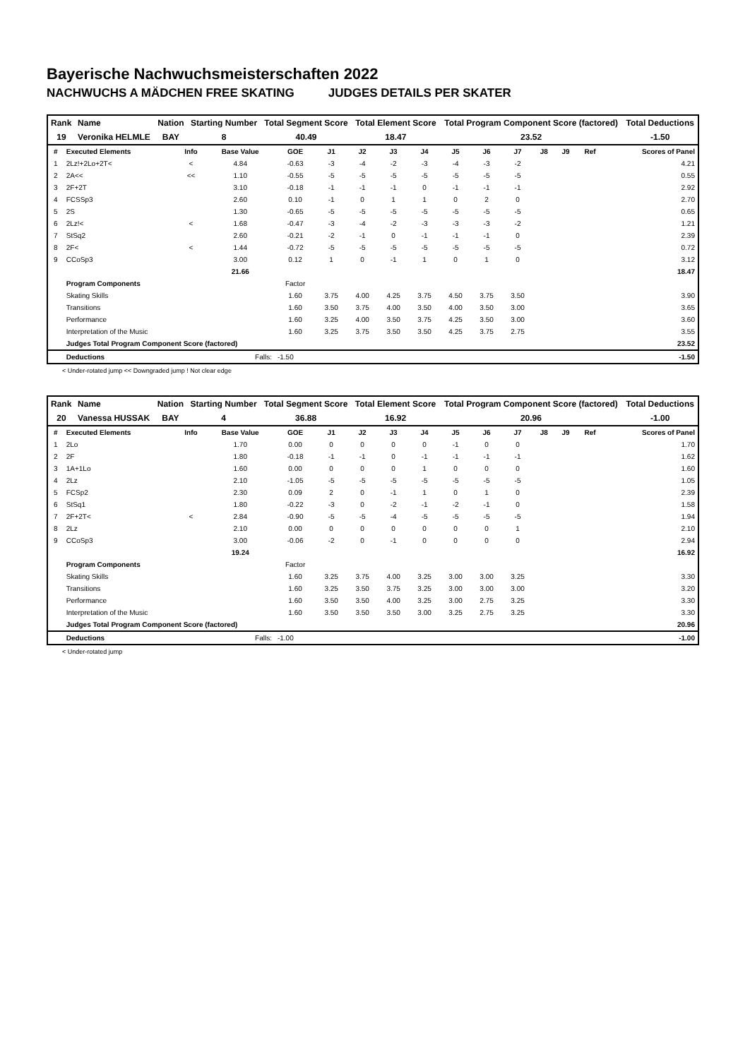Bayerische Nachwuchsmeisterschaften 2022
NACHWUCHS A MÄDCHEN FREE SKATING JUDGES DETAILS PER SKATER
| Rank | Name | Nation | Starting Number | Total Segment Score | Total Element Score | Total Program Component Score (factored) | Total Deductions |
| --- | --- | --- | --- | --- | --- | --- | --- |
| 19 | Veronika HELMLE | BAY | 8 | 40.49 | 18.47 | 23.52 | -1.50 |
| # | Executed Elements | Info | Base Value | GOE | J1 | J2 | J3 | J4 | J5 | J6 | J7 | J8 | J9 | Ref | Scores of Panel |
| --- | --- | --- | --- | --- | --- | --- | --- | --- | --- | --- | --- | --- | --- | --- | --- |
| 1 | 2Lz!+2Lo+2T< | < | 4.84 | -0.63 | -3 | -4 | -2 | -3 | -4 | -3 | -2 | | | | 4.21 |
| 2 | 2A<< | << | 1.10 | -0.55 | -5 | -5 | -5 | -5 | -5 | -5 | -5 | | | | 0.55 |
| 3 | 2F+2T | | 3.10 | -0.18 | -1 | -1 | -1 | 0 | -1 | -1 | -1 | | | | 2.92 |
| 4 | FCSSp3 | | 2.60 | 0.10 | -1 | 0 | 1 | 1 | 0 | 2 | 0 | | | | 2.70 |
| 5 | 2S | | 1.30 | -0.65 | -5 | -5 | -5 | -5 | -5 | -5 | -5 | | | | 0.65 |
| 6 | 2Lz!< | < | 1.68 | -0.47 | -3 | -4 | -2 | -3 | -3 | -3 | -2 | | | | 1.21 |
| 7 | StSq2 | | 2.60 | -0.21 | -2 | -1 | 0 | -1 | -1 | -1 | 0 | | | | 2.39 |
| 8 | 2F< | < | 1.44 | -0.72 | -5 | -5 | -5 | -5 | -5 | -5 | -5 | | | | 0.72 |
| 9 | CCoSp3 | | 3.00 | 0.12 | 1 | 0 | -1 | 1 | 0 | 1 | 0 | | | | 3.12 |
| | | | 21.66 | | | | | | | | | | | | 18.47 |
| | Program Components | | | Factor | | | | | | | | | | | |
| | Skating Skills | | | 1.60 | 3.75 | 4.00 | 4.25 | 3.75 | 4.50 | 3.75 | 3.50 | | | | 3.90 |
| | Transitions | | | 1.60 | 3.50 | 3.75 | 4.00 | 3.50 | 4.00 | 3.50 | 3.00 | | | | 3.65 |
| | Performance | | | 1.60 | 3.25 | 4.00 | 3.50 | 3.75 | 4.25 | 3.50 | 3.00 | | | | 3.60 |
| | Interpretation of the Music | | | 1.60 | 3.25 | 3.75 | 3.50 | 3.50 | 4.25 | 3.75 | 2.75 | | | | 3.55 |
| | Judges Total Program Component Score (factored) | | | | | | | | | | | | | | 23.52 |
| | Deductions | Falls: | | -1.50 | | | | | | | | | | | -1.50 |
< Under-rotated jump << Downgraded jump ! Not clear edge
| Rank | Name | Nation | Starting Number | Total Segment Score | Total Element Score | Total Program Component Score (factored) | Total Deductions |
| --- | --- | --- | --- | --- | --- | --- | --- |
| 20 | Vanessa HUSSAK | BAY | 4 | 36.88 | 16.92 | 20.96 | -1.00 |
| # | Executed Elements | Info | Base Value | GOE | J1 | J2 | J3 | J4 | J5 | J6 | J7 | J8 | J9 | Ref | Scores of Panel |
| --- | --- | --- | --- | --- | --- | --- | --- | --- | --- | --- | --- | --- | --- | --- | --- |
| 1 | 2Lo | | 1.70 | 0.00 | 0 | 0 | 0 | 0 | -1 | 0 | 0 | | | | 1.70 |
| 2 | 2F | | 1.80 | -0.18 | -1 | -1 | 0 | -1 | -1 | -1 | -1 | | | | 1.62 |
| 3 | 1A+1Lo | | 1.60 | 0.00 | 0 | 0 | 0 | 1 | 0 | 0 | 0 | | | | 1.60 |
| 4 | 2Lz | | 2.10 | -1.05 | -5 | -5 | -5 | -5 | -5 | -5 | -5 | | | | 1.05 |
| 5 | FCSp2 | | 2.30 | 0.09 | 2 | 0 | -1 | 1 | 0 | 1 | 0 | | | | 2.39 |
| 6 | StSq1 | | 1.80 | -0.22 | -3 | 0 | -2 | -1 | -2 | -1 | 0 | | | | 1.58 |
| 7 | 2F+2T< | < | 2.84 | -0.90 | -5 | -5 | -4 | -5 | -5 | -5 | -5 | | | | 1.94 |
| 8 | 2Lz | | 2.10 | 0.00 | 0 | 0 | 0 | 0 | 0 | 0 | 1 | | | | 2.10 |
| 9 | CCoSp3 | | 3.00 | -0.06 | -2 | 0 | -1 | 0 | 0 | 0 | 0 | | | | 2.94 |
| | | | 19.24 | | | | | | | | | | | | 16.92 |
| | Program Components | | | Factor | | | | | | | | | | | |
| | Skating Skills | | | 1.60 | 3.25 | 3.75 | 4.00 | 3.25 | 3.00 | 3.00 | 3.25 | | | | 3.30 |
| | Transitions | | | 1.60 | 3.25 | 3.50 | 3.75 | 3.25 | 3.00 | 3.00 | 3.00 | | | | 3.20 |
| | Performance | | | 1.60 | 3.50 | 3.50 | 4.00 | 3.25 | 3.00 | 2.75 | 3.25 | | | | 3.30 |
| | Interpretation of the Music | | | 1.60 | 3.50 | 3.50 | 3.50 | 3.00 | 3.25 | 2.75 | 3.25 | | | | 3.30 |
| | Judges Total Program Component Score (factored) | | | | | | | | | | | | | | 20.96 |
| | Deductions | Falls: | | -1.00 | | | | | | | | | | | -1.00 |
< Under-rotated jump